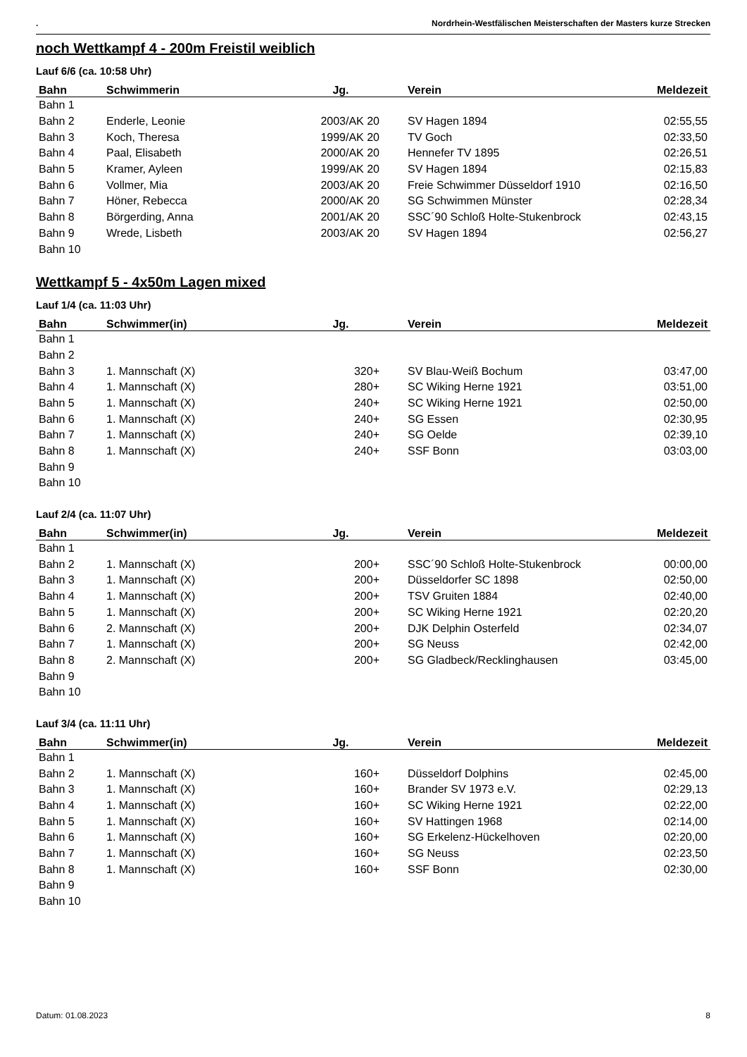. Nordrhein-Westfälischen Meisterschaften der Masters kurze Strecken
noch Wettkampf 4 - 200m Freistil weiblich
Lauf 6/6 (ca. 10:58 Uhr)
| Bahn | Schwimmerin | Jg. | Verein | Meldezeit |
| --- | --- | --- | --- | --- |
| Bahn 1 | | | | |
| Bahn 2 | Enderle, Leonie | 2003/AK 20 | SV Hagen 1894 | 02:55,55 |
| Bahn 3 | Koch, Theresa | 1999/AK 20 | TV Goch | 02:33,50 |
| Bahn 4 | Paal, Elisabeth | 2000/AK 20 | Hennefer TV 1895 | 02:26,51 |
| Bahn 5 | Kramer, Ayleen | 1999/AK 20 | SV Hagen 1894 | 02:15,83 |
| Bahn 6 | Vollmer, Mia | 2003/AK 20 | Freie Schwimmer Düsseldorf 1910 | 02:16,50 |
| Bahn 7 | Höner, Rebecca | 2000/AK 20 | SG Schwimmen Münster | 02:28,34 |
| Bahn 8 | Börgerding, Anna | 2001/AK 20 | SSC´90 Schloß Holte-Stukenbrock | 02:43,15 |
| Bahn 9 | Wrede, Lisbeth | 2003/AK 20 | SV Hagen 1894 | 02:56,27 |
| Bahn 10 | | | | |
Wettkampf 5 - 4x50m Lagen mixed
Lauf 1/4 (ca. 11:03 Uhr)
| Bahn | Schwimmer(in) | Jg. | Verein | Meldezeit |
| --- | --- | --- | --- | --- |
| Bahn 1 | | | | |
| Bahn 2 | | | | |
| Bahn 3 | 1. Mannschaft (X) | 320+ | SV Blau-Weiß Bochum | 03:47,00 |
| Bahn 4 | 1. Mannschaft (X) | 280+ | SC Wiking Herne 1921 | 03:51,00 |
| Bahn 5 | 1. Mannschaft (X) | 240+ | SC Wiking Herne 1921 | 02:50,00 |
| Bahn 6 | 1. Mannschaft (X) | 240+ | SG Essen | 02:30,95 |
| Bahn 7 | 1. Mannschaft (X) | 240+ | SG Oelde | 02:39,10 |
| Bahn 8 | 1. Mannschaft (X) | 240+ | SSF Bonn | 03:03,00 |
| Bahn 9 | | | | |
| Bahn 10 | | | | |
Lauf 2/4 (ca. 11:07 Uhr)
| Bahn | Schwimmer(in) | Jg. | Verein | Meldezeit |
| --- | --- | --- | --- | --- |
| Bahn 1 | | | | |
| Bahn 2 | 1. Mannschaft (X) | 200+ | SSC´90 Schloß Holte-Stukenbrock | 00:00,00 |
| Bahn 3 | 1. Mannschaft (X) | 200+ | Düsseldorfer SC 1898 | 02:50,00 |
| Bahn 4 | 1. Mannschaft (X) | 200+ | TSV Gruiten 1884 | 02:40,00 |
| Bahn 5 | 1. Mannschaft (X) | 200+ | SC Wiking Herne 1921 | 02:20,20 |
| Bahn 6 | 2. Mannschaft (X) | 200+ | DJK Delphin Osterfeld | 02:34,07 |
| Bahn 7 | 1. Mannschaft (X) | 200+ | SG Neuss | 02:42,00 |
| Bahn 8 | 2. Mannschaft (X) | 200+ | SG Gladbeck/Recklinghausen | 03:45,00 |
| Bahn 9 | | | | |
| Bahn 10 | | | | |
Lauf 3/4 (ca. 11:11 Uhr)
| Bahn | Schwimmer(in) | Jg. | Verein | Meldezeit |
| --- | --- | --- | --- | --- |
| Bahn 1 | | | | |
| Bahn 2 | 1. Mannschaft (X) | 160+ | Düsseldorf Dolphins | 02:45,00 |
| Bahn 3 | 1. Mannschaft (X) | 160+ | Brander SV 1973 e.V. | 02:29,13 |
| Bahn 4 | 1. Mannschaft (X) | 160+ | SC Wiking Herne 1921 | 02:22,00 |
| Bahn 5 | 1. Mannschaft (X) | 160+ | SV Hattingen 1968 | 02:14,00 |
| Bahn 6 | 1. Mannschaft (X) | 160+ | SG Erkelenz-Hückelhoven | 02:20,00 |
| Bahn 7 | 1. Mannschaft (X) | 160+ | SG Neuss | 02:23,50 |
| Bahn 8 | 1. Mannschaft (X) | 160+ | SSF Bonn | 02:30,00 |
| Bahn 9 | | | | |
| Bahn 10 | | | | |
Datum: 01.08.2023 8